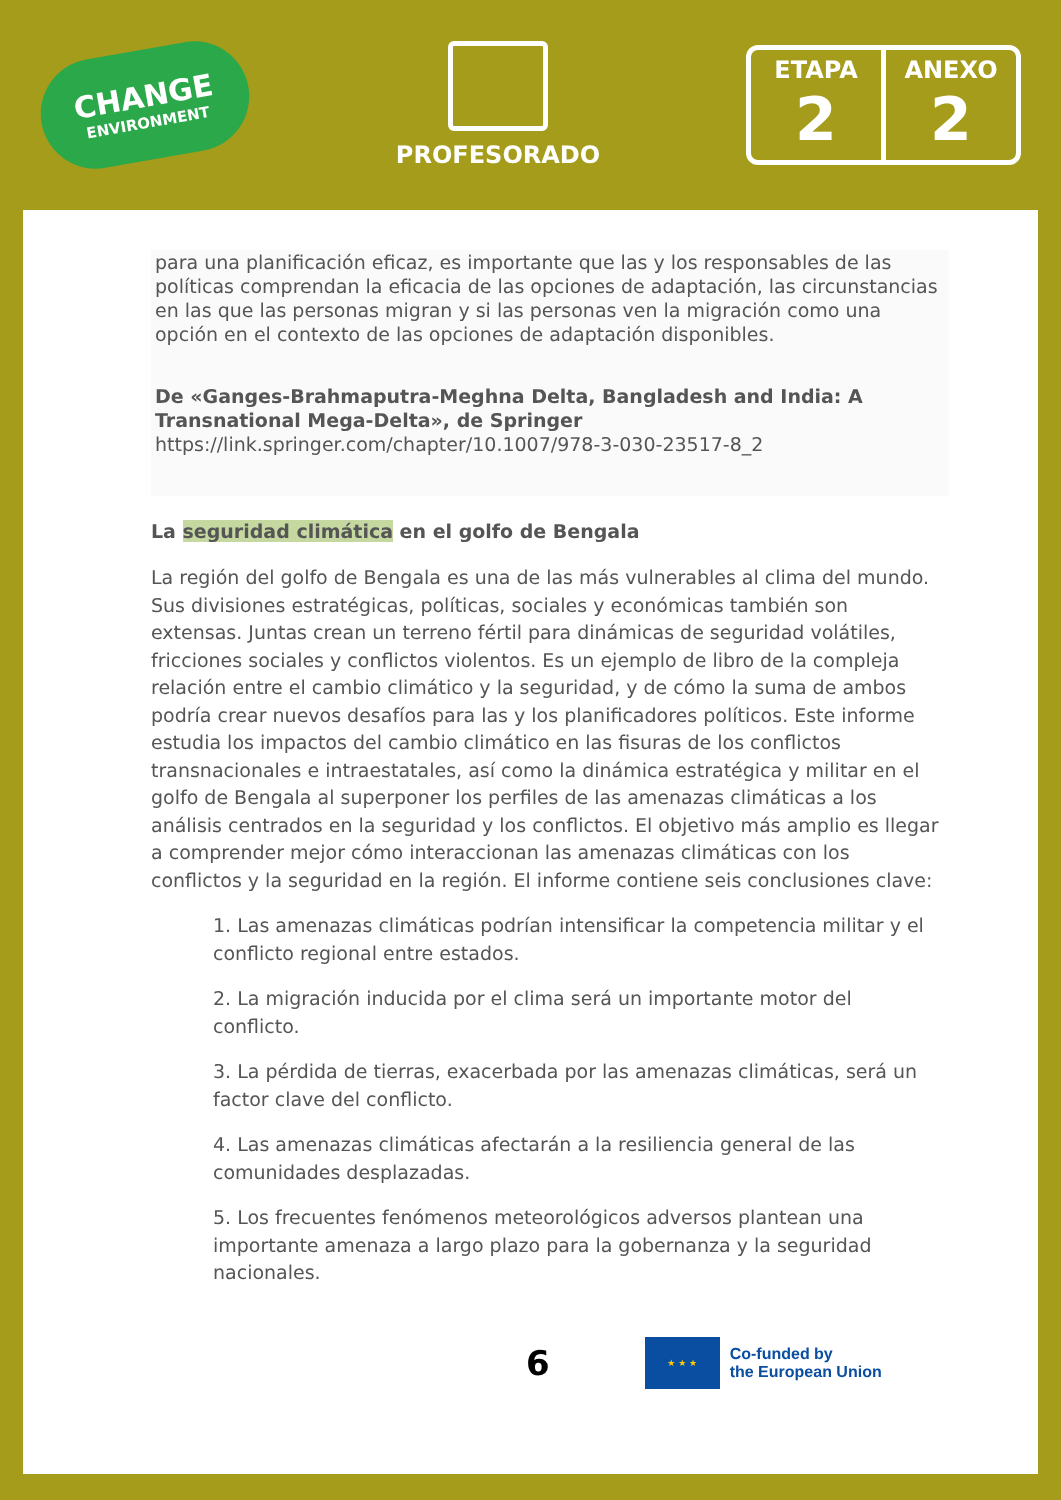CHANGE
ENVIRONMENT
PROFESORADO
ETAPA
2
ANEXO
2
para una planificación eficaz, es importante que las y los responsables de las políticas comprendan la eficacia de las opciones de adaptación, las circunstancias en las que las personas migran y si las personas ven la migración como una opción en el contexto de las opciones de adaptación disponibles.
De «Ganges-Brahmaputra-Meghna Delta, Bangladesh and India: A Transnational Mega-Delta», de Springer
https://link.springer.com/chapter/10.1007/978-3-030-23517-8_2
La seguridad climática en el golfo de Bengala
La región del golfo de Bengala es una de las más vulnerables al clima del mundo. Sus divisiones estratégicas, políticas, sociales y económicas también son extensas. Juntas crean un terreno fértil para dinámicas de seguridad volátiles, fricciones sociales y conflictos violentos. Es un ejemplo de libro de la compleja relación entre el cambio climático y la seguridad, y de cómo la suma de ambos podría crear nuevos desafíos para las y los planificadores políticos. Este informe estudia los impactos del cambio climático en las fisuras de los conflictos transnacionales e intraestatales, así como la dinámica estratégica y militar en el golfo de Bengala al superponer los perfiles de las amenazas climáticas a los análisis centrados en la seguridad y los conflictos. El objetivo más amplio es llegar a comprender mejor cómo interaccionan las amenazas climáticas con los conflictos y la seguridad en la región. El informe contiene seis conclusiones clave:
1. Las amenazas climáticas podrían intensificar la competencia militar y el conflicto regional entre estados.
2. La migración inducida por el clima será un importante motor del conflicto.
3. La pérdida de tierras, exacerbada por las amenazas climáticas, será un factor clave del conflicto.
4. Las amenazas climáticas afectarán a la resiliencia general de las comunidades desplazadas.
5. Los frecuentes fenómenos meteorológicos adversos plantean una importante amenaza a largo plazo para la gobernanza y la seguridad nacionales.
6
★ ★ ★
Co-funded by
the European Union